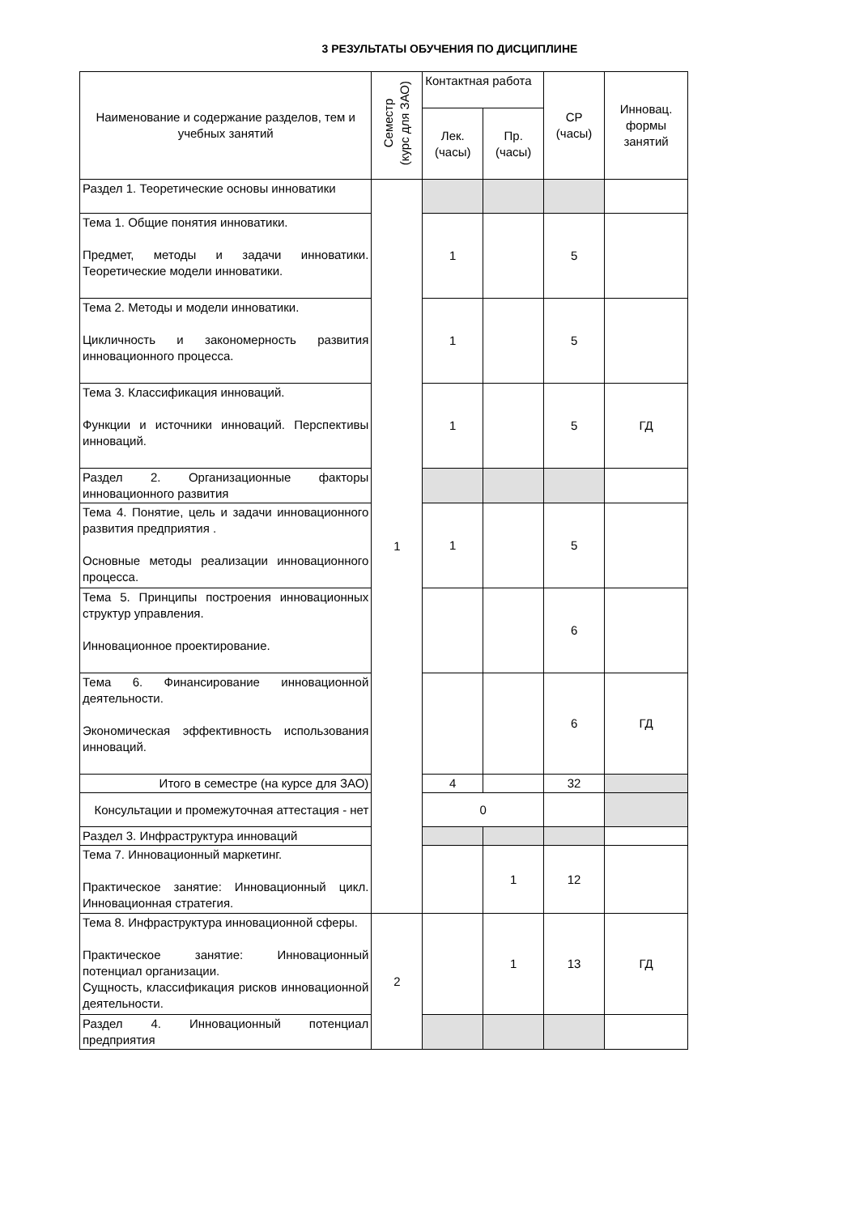3 РЕЗУЛЬТАТЫ ОБУЧЕНИЯ ПО ДИСЦИПЛИНЕ
| Наименование и содержание разделов, тем и учебных занятий | Семестр (курс для ЗАО) | Контактная работа | | СР (часы) | Инновац. формы занятий |
| --- | --- | --- | --- | --- | --- |
| | | Лек. (часы) | Пр. (часы) | | |
| Раздел 1. Теоретические основы инноватики | 1 | | | | |
| Тема 1. Общие понятия инноватики. Предмет, методы и задачи инноватики. Теоретические модели инноватики. | | 1 | | 5 | |
| Тема 2. Методы и модели инноватики. Цикличность и закономерность развития инновационного процесса. | | 1 | | 5 | |
| Тема 3. Классификация инноваций. Функции и источники инноваций. Перспективы инноваций. | | 1 | | 5 | ГД |
| Раздел 2. Организационные факторы инновационного развития | | | | | |
| Тема 4. Понятие, цель и задачи инновационного развития предприятия . Основные методы реализации инновационного процесса. | | 1 | | 5 | |
| Тема 5. Принципы построения инновационных структур управления. Инновационное проектирование. | | | | 6 | |
| Тема 6. Финансирование инновационной деятельности. Экономическая эффективность использования инноваций. | | | | 6 | ГД |
| Итого в семестре (на курсе для ЗАО) | | 4 | | 32 | |
| Консультации и промежуточная аттестация - нет | | 0 | | | |
| Раздел 3. Инфраструктура инноваций | | | | | |
| Тема 7. Инновационный маркетинг. Практическое занятие: Инновационный цикл. Инновационная стратегия. | | | 1 | 12 | |
| Тема 8. Инфраструктура инновационной сферы. Практическое занятие: Инновационный потенциал организации. Сущность, классификация рисков инновационной деятельности. | 2 | | 1 | 13 | ГД |
| Раздел 4. Инновационный потенциал предприятия | | | | | |